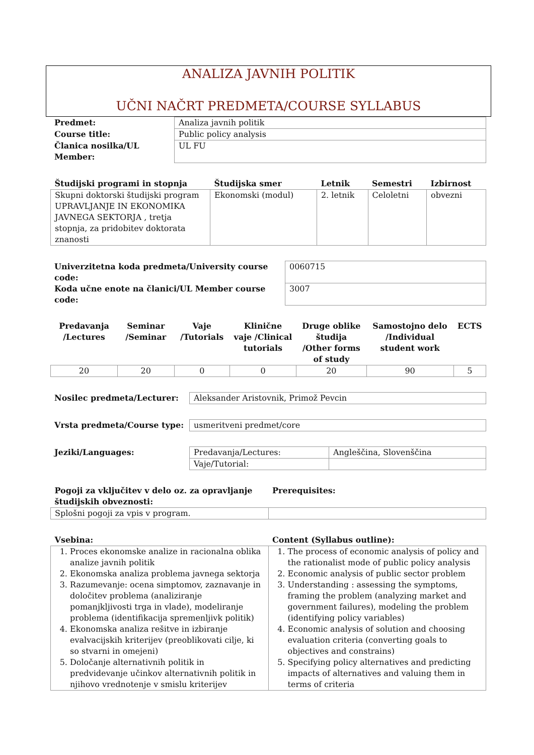ANALIZA JAVNIH POLITIK
UČNI NAČRT PREDMETA/COURSE SYLLABUS
| Predmet: | Analiza javnih politik |
| Course title: | Public policy analysis |
| Članica nosilka/UL Member: | UL FU |
| Študijski programi in stopnja | Študijska smer | Letnik | Semestri | Izbirnost |
| --- | --- | --- | --- | --- |
| Skupni doktorski študijski program UPRAVLJANJE IN EKONOMIKA JAVNEGA SEKTORJA , tretja stopnja, za pridobitev doktorata znanosti | Ekonomski (modul) | 2. letnik | Celoletni | obvezni |
| Univerzitetna koda predmeta/University course code: | 0060715 |
| Koda učne enote na članici/UL Member course code: | 3007 |
| Predavanja /Lectures | Seminar /Seminar | Vaje /Tutorials | Klinične vaje /Clinical tutorials | Druge oblike študija /Other forms of study | Samostojno delo /Individual student work | ECTS |
| --- | --- | --- | --- | --- | --- | --- |
| 20 | 20 | 0 | 0 | 20 | 90 | 5 |
| Nosilec predmeta/Lecturer: | Aleksander Aristovnik, Primož Pevcin |
| Vrsta predmeta/Course type: | usmeritveni predmet/core |
| Jeziki/Languages: | Predavanja/Lectures: | Angleščina, Slovenščina |
| | Vaje/Tutorial: | |
| Pogoji za vključitev v delo oz. za opravljanje študijskih obveznosti: | Prerequisites: |
| --- | --- |
| Splošni pogoji za vpis v program. | |
| Vsebina: | Content (Syllabus outline): |
| --- | --- |
| 1. Proces ekonomske analize in racionalna oblika analize javnih politik 2. Ekonomska analiza problema javnega sektorja 3. Razumevanje: ocena simptomov, zaznavanje in določitev problema (analiziranje pomanjkljivosti trga in vlade), modeliranje problema (identifikacija spremenljivk politik) 4. Ekonomska analiza rešitve in izbiranje evalvacijskih kriterijev (preoblikovati cilje, ki so stvarni in omejeni) 5. Določanje alternativnih politik in predvidevanje učinkov alternativnih politik in njihovo vrednotenje v smislu kriterijev | 1. The process of economic analysis of policy and the rationalist mode of public policy analysis 2. Economic analysis of public sector problem 3. Understanding : assessing the symptoms, framing the problem (analyzing market and government failures), modeling the problem (identifying policy variables) 4. Economic analysis of solution and choosing evaluation criteria (converting goals to objectives and constrains) 5. Specifying policy alternatives and predicting impacts of alternatives and valuing them in terms of criteria |